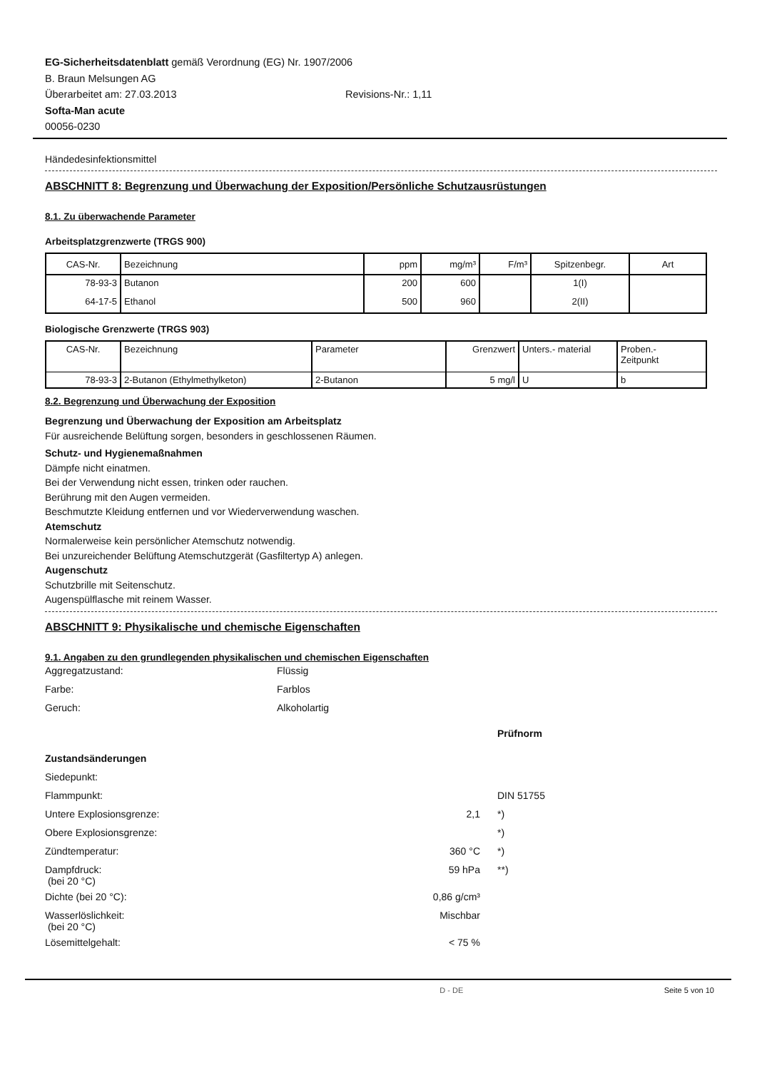EG-Sicherheitsdatenblatt gemäß Verordnung (EG) Nr. 1907/2006
B. Braun Melsungen AG
Überarbeitet am: 27.03.2013 Revisions-Nr.: 1,11
Softa-Man acute
00056-0230
Händedesinfektionsmittel
ABSCHNITT 8: Begrenzung und Überwachung der Exposition/Persönliche Schutzausrüstungen
8.1. Zu überwachende Parameter
Arbeitsplatzgrenzwerte (TRGS 900)
| CAS-Nr. | Bezeichnung | ppm | mg/m³ | F/m³ | Spitzenbegr. | Art |
| --- | --- | --- | --- | --- | --- | --- |
| 78-93-3 | Butanon | 200 | 600 | | 1(I) | |
| 64-17-5 | Ethanol | 500 | 960 | | 2(II) | |
Biologische Grenzwerte (TRGS 903)
| CAS-Nr. | Bezeichnung | Parameter | Grenzwert | Unters.- material | Proben.- Zeitpunkt |
| --- | --- | --- | --- | --- | --- |
| 78-93-3 | 2-Butanon (Ethylmethylketon) | 2-Butanon | 5 mg/l | U | b |
8.2. Begrenzung und Überwachung der Exposition
Begrenzung und Überwachung der Exposition am Arbeitsplatz
Für ausreichende Belüftung sorgen, besonders in geschlossenen Räumen.
Schutz- und Hygienemaßnahmen
Dämpfe nicht einatmen.
Bei der Verwendung nicht essen, trinken oder rauchen.
Berührung mit den Augen vermeiden.
Beschmutzte Kleidung entfernen und vor Wiederverwendung waschen.
Atemschutz
Normalerweise kein persönlicher Atemschutz notwendig.
Bei unzureichender Belüftung Atemschutzgerät (Gasfiltertyp A) anlegen.
Augenschutz
Schutzbrille mit Seitenschutz.
Augenspülflasche mit reinem Wasser.
ABSCHNITT 9: Physikalische und chemische Eigenschaften
9.1. Angaben zu den grundlegenden physikalischen und chemischen Eigenschaften
| Aggregatzustand: | Flüssig |
| Farbe: | Farblos |
| Geruch: | Alkoholartig |
| | | Prüfnorm |
| Zustandsänderungen | | |
| Siedepunkt: | | |
| Flammpunkt: | | DIN 51755 |
| Untere Explosionsgrenze: | 2,1 | | *) |
| Obere Explosionsgrenze: | | | *) |
| Zündtemperatur: | 360 °C | | *) |
| Dampfdruck: (bei 20 °C) | 59 hPa | | **) |
| Dichte (bei 20 °C): | 0,86 g/cm³ | | |
| Wasserlöslichkeit: (bei 20 °C) | Mischbar | | |
| Lösemittelgehalt: | < 75 % | | |
D - DE Seite 5 von 10